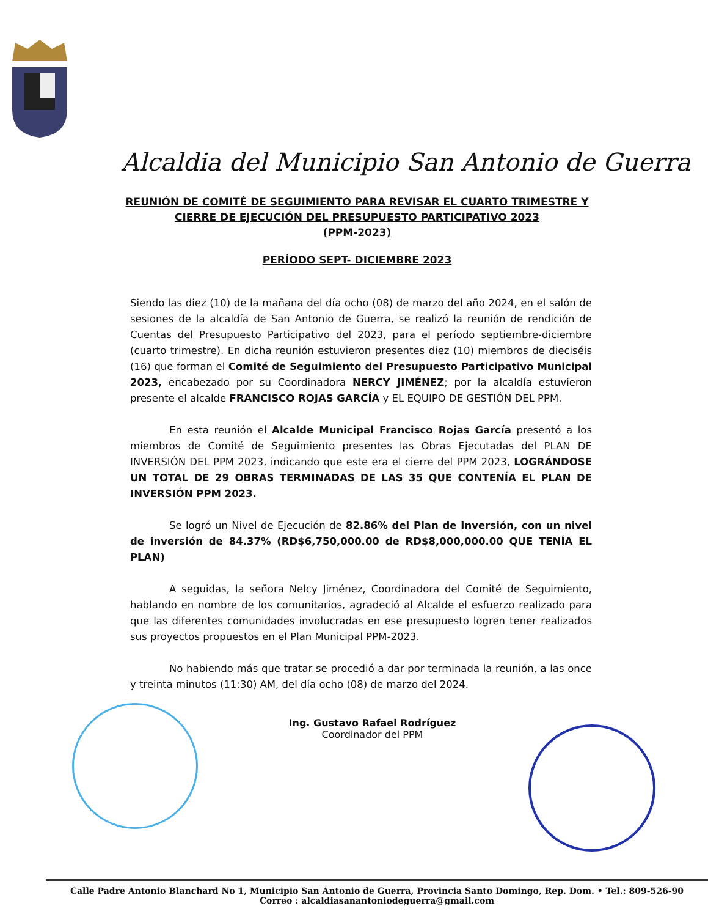Alcaldia del Municipio San Antonio de Guerra
REUNIÓN DE COMITÉ DE SEGUIMIENTO PARA REVISAR EL CUARTO TRIMESTRE Y
CIERRE DE EJECUCIÓN DEL PRESUPUESTO PARTICIPATIVO 2023
(PPM-2023)
PERÍODO SEPT- DICIEMBRE 2023
Siendo las diez (10) de la mañana del día ocho (08) de marzo del año 2024, en el salón de sesiones de la alcaldía de San Antonio de Guerra, se realizó la reunión de rendición de Cuentas del Presupuesto Participativo del 2023, para el período septiembre-diciembre (cuarto trimestre). En dicha reunión estuvieron presentes diez (10) miembros de dieciséis (16) que forman el Comité de Seguimiento del Presupuesto Participativo Municipal 2023, encabezado por su Coordinadora NERCY JIMÉNEZ; por la alcaldía estuvieron presente el alcalde FRANCISCO ROJAS GARCÍA y EL EQUIPO DE GESTIÓN DEL PPM.
En esta reunión el Alcalde Municipal Francisco Rojas García presentó a los miembros de Comité de Seguimiento presentes las Obras Ejecutadas del PLAN DE INVERSIÓN DEL PPM 2023, indicando que este era el cierre del PPM 2023, LOGRÁNDOSE UN TOTAL DE 29 OBRAS TERMINADAS DE LAS 35 QUE CONTENÍA EL PLAN DE INVERSIÓN PPM 2023.
Se logró un Nivel de Ejecución de 82.86% del Plan de Inversión, con un nivel de inversión de 84.37% (RD$6,750,000.00 de RD$8,000,000.00 QUE TENÍA EL PLAN)
A seguidas, la señora Nelcy Jiménez, Coordinadora del Comité de Seguimiento, hablando en nombre de los comunitarios, agradeció al Alcalde el esfuerzo realizado para que las diferentes comunidades involucradas en ese presupuesto logren tener realizados sus proyectos propuestos en el Plan Municipal PPM-2023.
No habiendo más que tratar se procedió a dar por terminada la reunión, a las once y treinta minutos (11:30) AM, del día ocho (08) de marzo del 2024.
Ing. Gustavo Rafael Rodríguez
Coordinador del PPM
Calle Padre Antonio Blanchard No 1, Municipio San Antonio de Guerra, Provincia Santo Domingo, Rep. Dom. • Tel.: 809-526-90
Correo : alcaldiasanantoniodeguerra@gmail.com